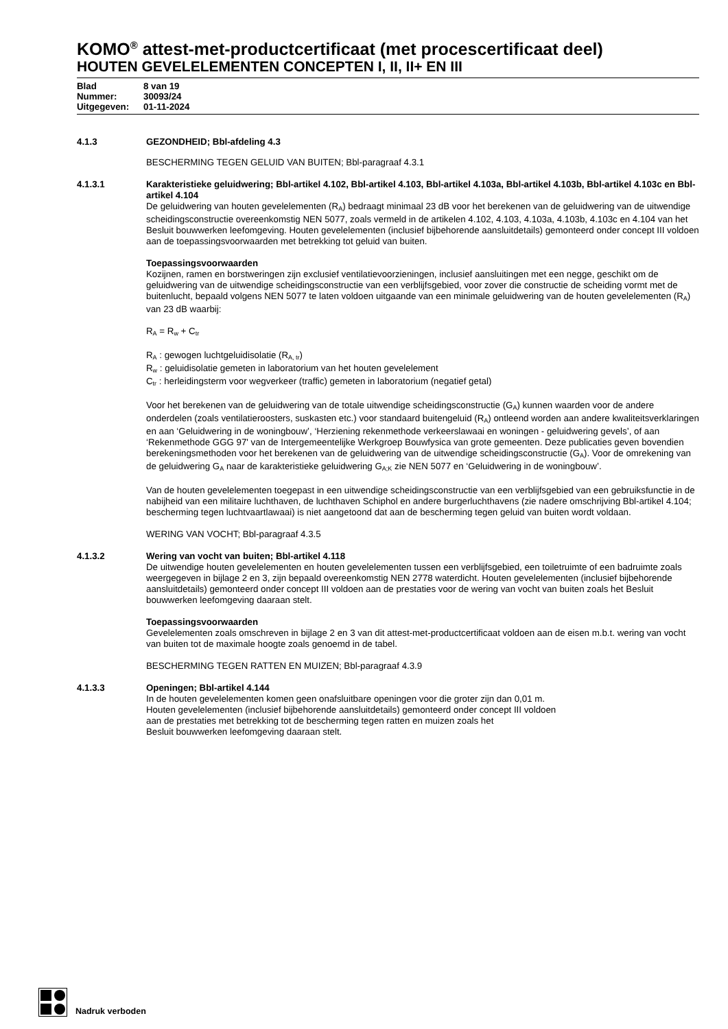KOMO<sup>®</sup> attest-met-productcertificaat (met procescertificaat deel)
HOUTEN GEVELELEMENTEN CONCEPTEN I, II, II+ EN III
Blad 8 van 19
Nummer: 30093/24
Uitgegeven: 01-11-2024
4.1.3 GEZONDHEID; Bbl-afdeling 4.3
BESCHERMING TEGEN GELUID VAN BUITEN; Bbl-paragraaf 4.3.1
4.1.3.1 Karakteristieke geluidwering; Bbl-artikel 4.102, Bbl-artikel 4.103, Bbl-artikel 4.103a, Bbl-artikel 4.103b, Bbl-artikel 4.103c en Bbl-artikel 4.104
De geluidwering van houten gevelelementen (R<sub>A</sub>) bedraagt minimaal 23 dB voor het berekenen van de geluidwering van de uitwendige scheidingsconstructie overeenkomstig NEN 5077, zoals vermeld in de artikelen 4.102, 4.103, 4.103a, 4.103b, 4.103c en 4.104 van het Besluit bouwwerken leefomgeving. Houten gevelelementen (inclusief bijbehorende aansluitdetails) gemonteerd onder concept III voldoen aan de toepassingsvoorwaarden met betrekking tot geluid van buiten.
Toepassingsvoorwaarden
Kozijnen, ramen en borstweringen zijn exclusief ventilatievoorzieningen, inclusief aansluitingen met een negge, geschikt om de geluidwering van de uitwendige scheidingsconstructie van een verblijfsgebied, voor zover die constructie de scheiding vormt met de buitenlucht, bepaald volgens NEN 5077 te laten voldoen uitgaande van een minimale geluidwering van de houten gevelelementen (R<sub>A</sub>) van 23 dB waarbij:
R<sub>A</sub> = R<sub>w</sub> + C<sub>tr</sub>
R<sub>A</sub> : gewogen luchtgeluidisolatie (R<sub>A, tr</sub>)
R<sub>w</sub> : geluidisolatie gemeten in laboratorium van het houten gevelelement
C<sub>tr</sub> : herleidingsterm voor wegverkeer (traffic) gemeten in laboratorium (negatief getal)
Voor het berekenen van de geluidwering van de totale uitwendige scheidingsconstructie (G<sub>A</sub>) kunnen waarden voor de andere onderdelen (zoals ventilatieroosters, suskasten etc.) voor standaard buitengeluid (R<sub>A</sub>) ontleend worden aan andere kwaliteitsverklaringen en aan ‘Geluidwering in de woningbouw’, ‘Herziening rekenmethode verkeerslawaai en woningen - geluidwering gevels’, of aan ‘Rekenmethode GGG 97' van de Intergemeentelijke Werkgroep Bouwfysica van grote gemeenten. Deze publicaties geven bovendien berekeningsmethoden voor het berekenen van de geluidwering van de uitwendige scheidingsconstructie (G<sub>A</sub>). Voor de omrekening van de geluidwering G<sub>A</sub> naar de karakteristieke geluidwering G<sub>A;K</sub> zie NEN 5077 en ‘Geluidwering in de woningbouw’.
Van de houten gevelelementen toegepast in een uitwendige scheidingsconstructie van een verblijfsgebied van een gebruiksfunctie in de nabijheid van een militaire luchthaven, de luchthaven Schiphol en andere burgerluchthavens (zie nadere omschrijving Bbl-artikel 4.104; bescherming tegen luchtvaartlawaai) is niet aangetoond dat aan de bescherming tegen geluid van buiten wordt voldaan.
WERING VAN VOCHT; Bbl-paragraaf 4.3.5
4.1.3.2 Wering van vocht van buiten; Bbl-artikel 4.118
De uitwendige houten gevelelementen en houten gevelelementen tussen een verblijfsgebied, een toiletruimte of een badruimte zoals weergegeven in bijlage 2 en 3, zijn bepaald overeenkomstig NEN 2778 waterdicht. Houten gevelelementen (inclusief bijbehorende aansluitdetails) gemonteerd onder concept III voldoen aan de prestaties voor de wering van vocht van buiten zoals het Besluit bouwwerken leefomgeving daaraan stelt.
Toepassingsvoorwaarden
Gevelelementen zoals omschreven in bijlage 2 en 3 van dit attest-met-productcertificaat voldoen aan de eisen m.b.t. wering van vocht van buiten tot de maximale hoogte zoals genoemd in de tabel.
BESCHERMING TEGEN RATTEN EN MUIZEN; Bbl-paragraaf 4.3.9
4.1.3.3 Openingen; Bbl-artikel 4.144
In de houten gevelelementen komen geen onafsluitbare openingen voor die groter zijn dan 0,01 m.
Houten gevelelementen (inclusief bijbehorende aansluitdetails) gemonteerd onder concept III voldoen
aan de prestaties met betrekking tot de bescherming tegen ratten en muizen zoals het
Besluit bouwwerken leefomgeving daaraan stelt.
Nadruk verboden